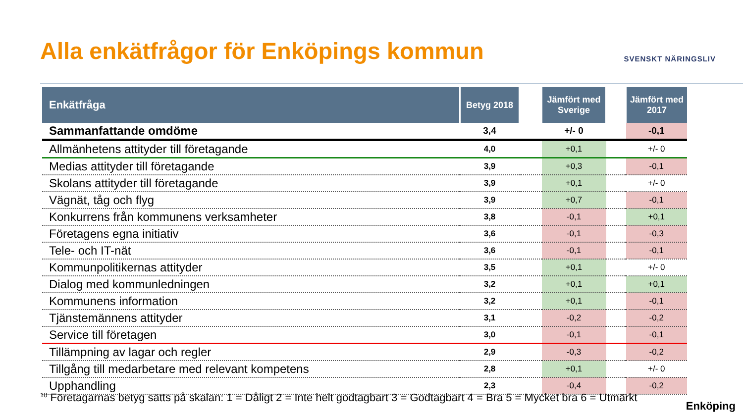Alla enkätfrågor för Enköpings kommun
SVENSKT NÄRINGSLIV
| Enkätfråga | Betyg 2018 | | Jämfört med Sverige | | Jämfört med 2017 |
| --- | --- | --- | --- | --- | --- |
| Sammanfattande omdöme | 3,4 | | +/- 0 | | -0,1 |
| Allmänhetens attityder till företagande | 4,0 | | +0,1 | | +/- 0 |
| Medias attityder till företagande | 3,9 | | +0,3 | | -0,1 |
| Skolans attityder till företagande | 3,9 | | +0,1 | | +/- 0 |
| Vägnät, tåg och flyg | 3,9 | | +0,7 | | -0,1 |
| Konkurrens från kommunens verksamheter | 3,8 | | -0,1 | | +0,1 |
| Företagens egna initiativ | 3,6 | | -0,1 | | -0,3 |
| Tele- och IT-nät | 3,6 | | -0,1 | | -0,1 |
| Kommunpolitikernas attityder | 3,5 | | +0,1 | | +/- 0 |
| Dialog med kommunledningen | 3,2 | | +0,1 | | +0,1 |
| Kommunens information | 3,2 | | +0,1 | | -0,1 |
| Tjänstemännens attityder | 3,1 | | -0,2 | | -0,2 |
| Service till företagen | 3,0 | | -0,1 | | -0,1 |
| Tillämpning av lagar och regler | 2,9 | | -0,3 | | -0,2 |
| Tillgång till medarbetare med relevant kompetens | 2,8 | | +0,1 | | +/- 0 |
| Upphandling | 2,3 | | -0,4 | | -0,2 |
<sup>10</sup> Företagarnas betyg sätts på skalan: 1 = Dåligt 2 = Inte helt godtagbart 3 = Godtagbart 4 = Bra 5 = Mycket bra 6 = Utmärkt
Enköping